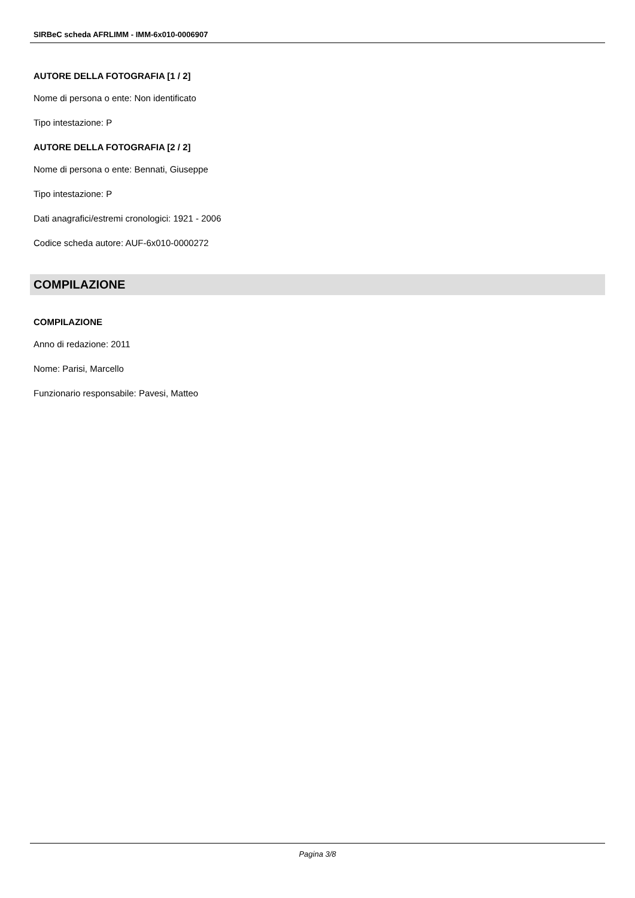SIRBeC scheda AFRLIMM - IMM-6x010-0006907
AUTORE DELLA FOTOGRAFIA [1 / 2]
Nome di persona o ente: Non identificato
Tipo intestazione: P
AUTORE DELLA FOTOGRAFIA [2 / 2]
Nome di persona o ente: Bennati, Giuseppe
Tipo intestazione: P
Dati anagrafici/estremi cronologici: 1921 - 2006
Codice scheda autore: AUF-6x010-0000272
COMPILAZIONE
COMPILAZIONE
Anno di redazione: 2011
Nome: Parisi, Marcello
Funzionario responsabile: Pavesi, Matteo
Pagina 3/8